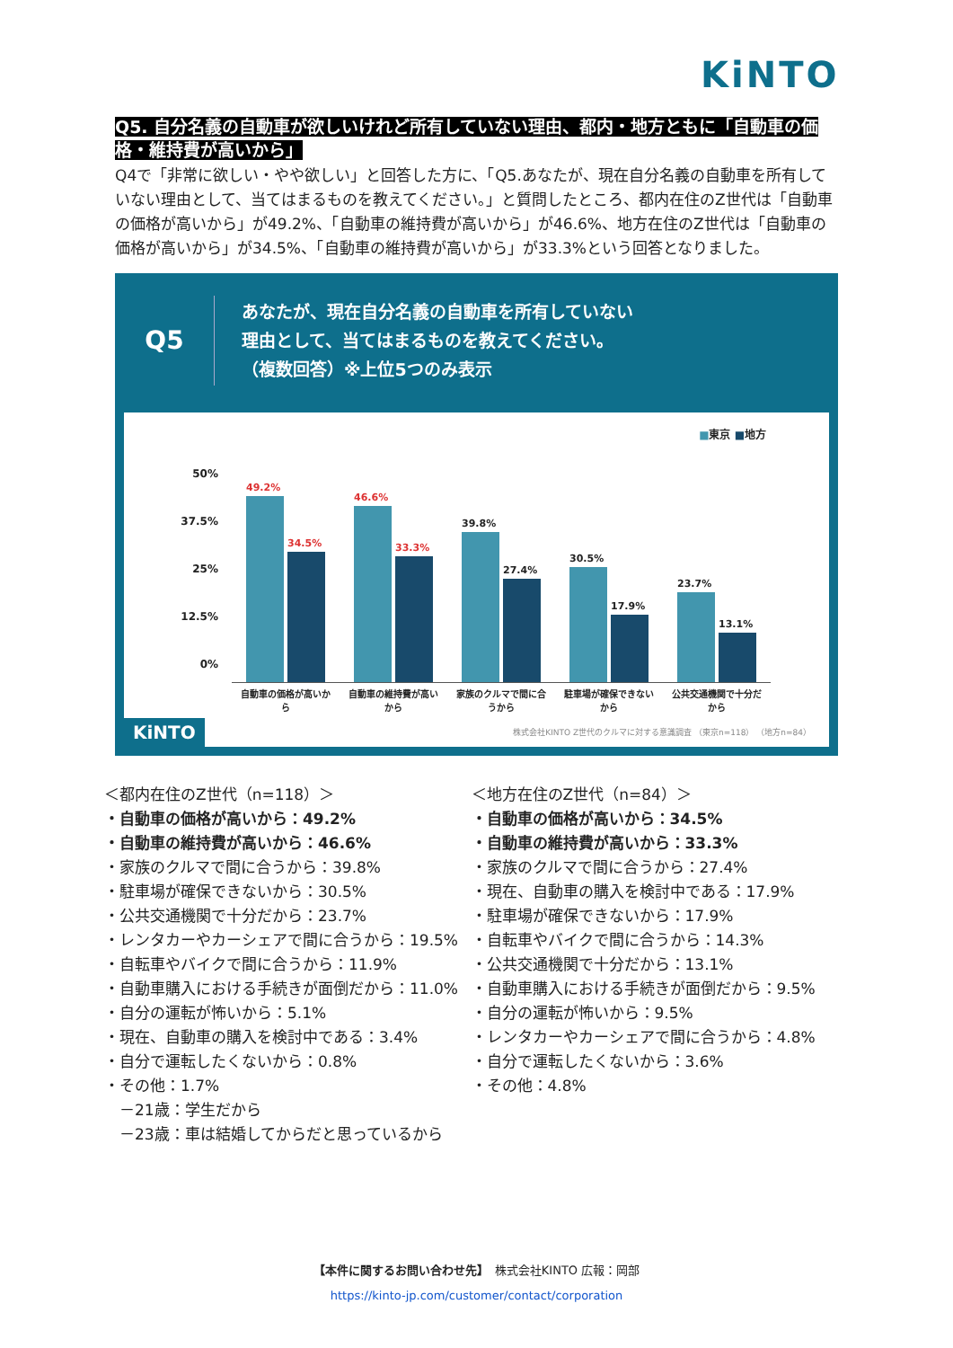KiNTO
Q5. 自分名義の自動車が欲しいけれど所有していない理由、都内・地方ともに「自動車の価格・維持費が高いから」
Q4で「非常に欲しい・やや欲しい」と回答した方に、「Q5.あなたが、現在自分名義の自動車を所有していない理由として、当てはまるものを教えてください。」と質問したところ、都内在住のZ世代は「自動車の価格が高いから」が49.2%、「自動車の維持費が高いから」が46.6%、地方在住のZ世代は「自動車の価格が高いから」が34.5%、「自動車の維持費が高いから」が33.3%という回答となりました。
Q5
あなたが、現在自分名義の自動車を所有していない
理由として、当てはまるものを教えてください。
（複数回答）※上位5つのみ表示
■東京 ■地方
50%
37.5%
25%
12.5%
0%
49.2%
34.5%
46.6%
33.3%
39.8%
27.4%
30.5%
17.9%
23.7%
13.1%
自動車の価格が高いから
自動車の維持費が高いから
家族のクルマで間に合うから
駐車場が確保できないから
公共交通機関で十分だから
KiNTO
株式会社KINTO Z世代のクルマに対する意識調査 （東京n=118） （地方n=84）
＜都内在住のZ世代（n=118）＞
・自動車の価格が高いから：49.2%
・自動車の維持費が高いから：46.6%
・家族のクルマで間に合うから：39.8%
・駐車場が確保できないから：30.5%
・公共交通機関で十分だから：23.7%
・レンタカーやカーシェアで間に合うから：19.5%
・自転車やバイクで間に合うから：11.9%
・自動車購入における手続きが面倒だから：11.0%
・自分の運転が怖いから：5.1%
・現在、自動車の購入を検討中である：3.4%
・自分で運転したくないから：0.8%
・その他：1.7%
　－21歳：学生だから
　－23歳：車は結婚してからだと思っているから
＜地方在住のZ世代（n=84）＞
・自動車の価格が高いから：34.5%
・自動車の維持費が高いから：33.3%
・家族のクルマで間に合うから：27.4%
・現在、自動車の購入を検討中である：17.9%
・駐車場が確保できないから：17.9%
・自転車やバイクで間に合うから：14.3%
・公共交通機関で十分だから：13.1%
・自動車購入における手続きが面倒だから：9.5%
・自分の運転が怖いから：9.5%
・レンタカーやカーシェアで間に合うから：4.8%
・自分で運転したくないから：3.6%
・その他：4.8%
【本件に関するお問い合わせ先】　株式会社KINTO 広報：岡部
https://kinto-jp.com/customer/contact/corporation